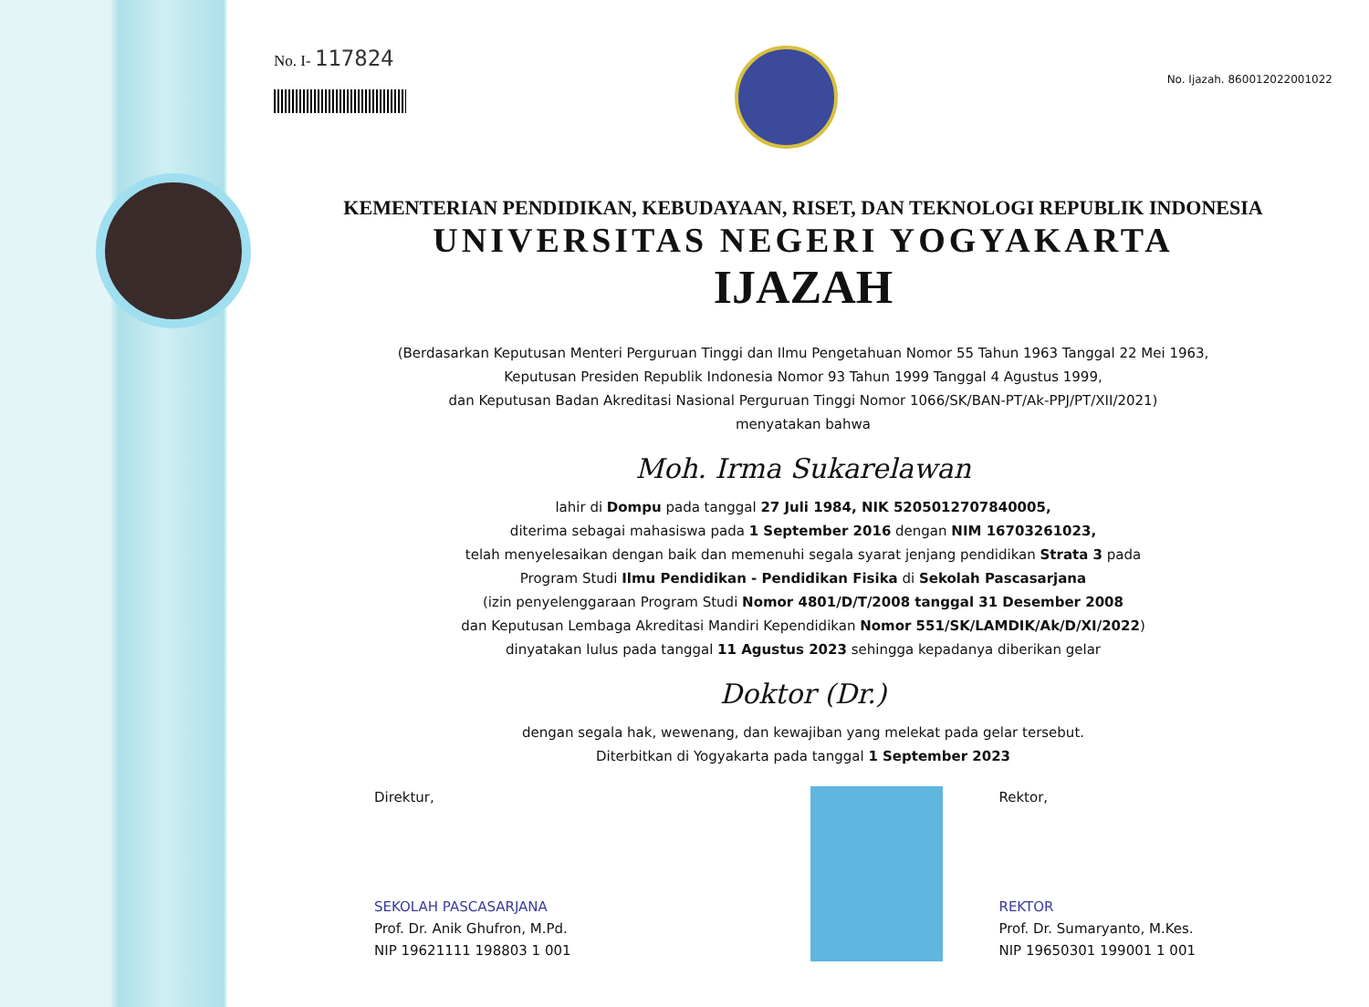No. I- 117824
No. Ijazah. 860012022001022
KEMENTERIAN PENDIDIKAN, KEBUDAYAAN, RISET, DAN TEKNOLOGI REPUBLIK INDONESIA
UNIVERSITAS NEGERI YOGYAKARTA
IJAZAH
(Berdasarkan Keputusan Menteri Perguruan Tinggi dan Ilmu Pengetahuan Nomor 55 Tahun 1963 Tanggal 22 Mei 1963,
Keputusan Presiden Republik Indonesia Nomor 93 Tahun 1999 Tanggal 4 Agustus 1999,
dan Keputusan Badan Akreditasi Nasional Perguruan Tinggi Nomor 1066/SK/BAN-PT/Ak-PPJ/PT/XII/2021)
menyatakan bahwa
Moh. Irma Sukarelawan
lahir di Dompu pada tanggal 27 Juli 1984, NIK 5205012707840005,
diterima sebagai mahasiswa pada 1 September 2016 dengan NIM 16703261023,
telah menyelesaikan dengan baik dan memenuhi segala syarat jenjang pendidikan Strata 3 pada
Program Studi Ilmu Pendidikan - Pendidikan Fisika di Sekolah Pascasarjana
(izin penyelenggaraan Program Studi Nomor 4801/D/T/2008 tanggal 31 Desember 2008
dan Keputusan Lembaga Akreditasi Mandiri Kependidikan Nomor 551/SK/LAMDIK/Ak/D/XI/2022)
dinyatakan lulus pada tanggal 11 Agustus 2023 sehingga kepadanya diberikan gelar
Doktor (Dr.)
dengan segala hak, wewenang, dan kewajiban yang melekat pada gelar tersebut.
Diterbitkan di Yogyakarta pada tanggal 1 September 2023
Direktur,
SEKOLAH PASCASARJANA
Prof. Dr. Anik Ghufron, M.Pd.
NIP 19621111 198803 1 001
Rektor,
REKTOR
Prof. Dr. Sumaryanto, M.Kes.
NIP 19650301 199001 1 001